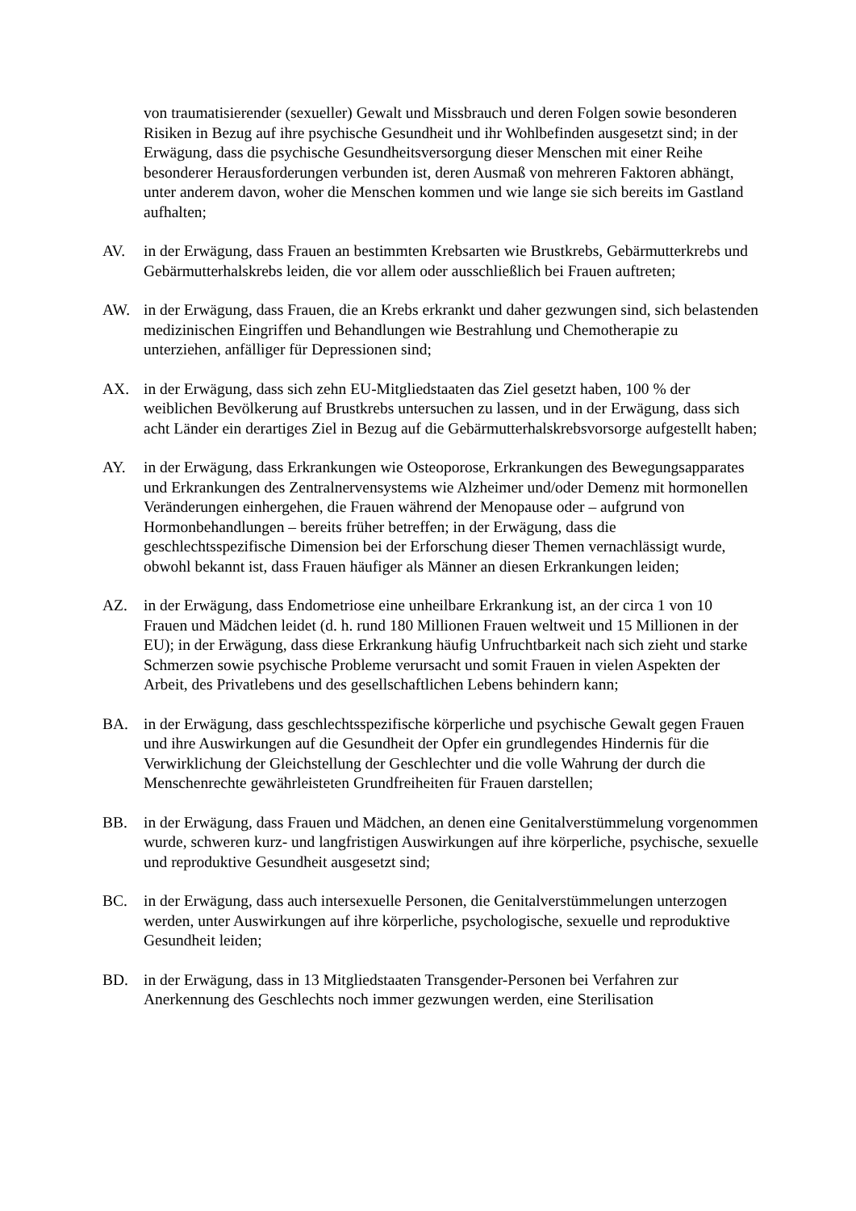von traumatisierender (sexueller) Gewalt und Missbrauch und deren Folgen sowie besonderen Risiken in Bezug auf ihre psychische Gesundheit und ihr Wohlbefinden ausgesetzt sind; in der Erwägung, dass die psychische Gesundheitsversorgung dieser Menschen mit einer Reihe besonderer Herausforderungen verbunden ist, deren Ausmaß von mehreren Faktoren abhängt, unter anderem davon, woher die Menschen kommen und wie lange sie sich bereits im Gastland aufhalten;
AV. in der Erwägung, dass Frauen an bestimmten Krebsarten wie Brustkrebs, Gebärmutterkrebs und Gebärmutterhalskrebs leiden, die vor allem oder ausschließlich bei Frauen auftreten;
AW. in der Erwägung, dass Frauen, die an Krebs erkrankt und daher gezwungen sind, sich belastenden medizinischen Eingriffen und Behandlungen wie Bestrahlung und Chemotherapie zu unterziehen, anfälliger für Depressionen sind;
AX. in der Erwägung, dass sich zehn EU-Mitgliedstaaten das Ziel gesetzt haben, 100 % der weiblichen Bevölkerung auf Brustkrebs untersuchen zu lassen, und in der Erwägung, dass sich acht Länder ein derartiges Ziel in Bezug auf die Gebärmutterhalskrebsvorsorge aufgestellt haben;
AY. in der Erwägung, dass Erkrankungen wie Osteoporose, Erkrankungen des Bewegungsapparates und Erkrankungen des Zentralnervensystems wie Alzheimer und/oder Demenz mit hormonellen Veränderungen einhergehen, die Frauen während der Menopause oder – aufgrund von Hormonbehandlungen – bereits früher betreffen; in der Erwägung, dass die geschlechtsspezifische Dimension bei der Erforschung dieser Themen vernachlässigt wurde, obwohl bekannt ist, dass Frauen häufiger als Männer an diesen Erkrankungen leiden;
AZ. in der Erwägung, dass Endometriose eine unheilbare Erkrankung ist, an der circa 1 von 10 Frauen und Mädchen leidet (d. h. rund 180 Millionen Frauen weltweit und 15 Millionen in der EU); in der Erwägung, dass diese Erkrankung häufig Unfruchtbarkeit nach sich zieht und starke Schmerzen sowie psychische Probleme verursacht und somit Frauen in vielen Aspekten der Arbeit, des Privatlebens und des gesellschaftlichen Lebens behindern kann;
BA. in der Erwägung, dass geschlechtsspezifische körperliche und psychische Gewalt gegen Frauen und ihre Auswirkungen auf die Gesundheit der Opfer ein grundlegendes Hindernis für die Verwirklichung der Gleichstellung der Geschlechter und die volle Wahrung der durch die Menschenrechte gewährleisteten Grundfreiheiten für Frauen darstellen;
BB. in der Erwägung, dass Frauen und Mädchen, an denen eine Genitalverstümmelung vorgenommen wurde, schweren kurz- und langfristigen Auswirkungen auf ihre körperliche, psychische, sexuelle und reproduktive Gesundheit ausgesetzt sind;
BC. in der Erwägung, dass auch intersexuelle Personen, die Genitalverstümmelungen unterzogen werden, unter Auswirkungen auf ihre körperliche, psychologische, sexuelle und reproduktive Gesundheit leiden;
BD. in der Erwägung, dass in 13 Mitgliedstaaten Transgender-Personen bei Verfahren zur Anerkennung des Geschlechts noch immer gezwungen werden, eine Sterilisation